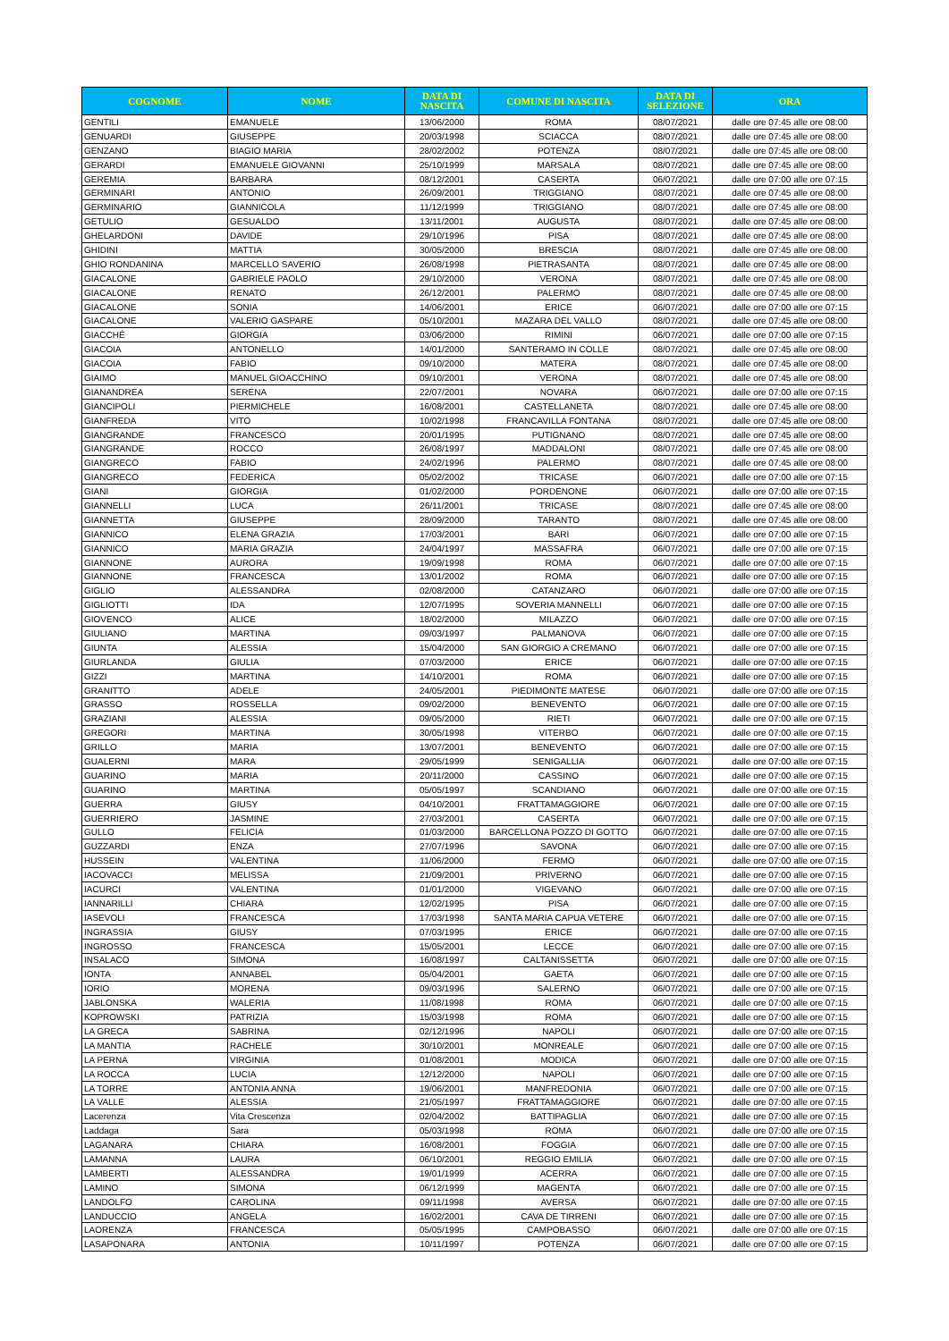| COGNOME | NOME | DATA DI NASCITA | COMUNE DI NASCITA | DATA DI SELEZIONE | ORA |
| --- | --- | --- | --- | --- | --- |
| GENTILI | EMANUELE | 13/06/2000 | ROMA | 08/07/2021 | dalle ore 07:45 alle ore 08:00 |
| GENUARDI | GIUSEPPE | 20/03/1998 | SCIACCA | 08/07/2021 | dalle ore 07:45 alle ore 08:00 |
| GENZANO | BIAGIO MARIA | 28/02/2002 | POTENZA | 08/07/2021 | dalle ore 07:45 alle ore 08:00 |
| GERARDI | EMANUELE GIOVANNI | 25/10/1999 | MARSALA | 08/07/2021 | dalle ore 07:45 alle ore 08:00 |
| GEREMIA | BARBARA | 08/12/2001 | CASERTA | 06/07/2021 | dalle ore 07:00 alle ore 07:15 |
| GERMINARI | ANTONIO | 26/09/2001 | TRIGGIANO | 08/07/2021 | dalle ore 07:45 alle ore 08:00 |
| GERMINARIO | GIANNICOLA | 11/12/1999 | TRIGGIANO | 08/07/2021 | dalle ore 07:45 alle ore 08:00 |
| GETULIO | GESUALDO | 13/11/2001 | AUGUSTA | 08/07/2021 | dalle ore 07:45 alle ore 08:00 |
| GHELARDONI | DAVIDE | 29/10/1996 | PISA | 08/07/2021 | dalle ore 07:45 alle ore 08:00 |
| GHIDINI | MATTIA | 30/05/2000 | BRESCIA | 08/07/2021 | dalle ore 07:45 alle ore 08:00 |
| GHIO RONDANINA | MARCELLO SAVERIO | 26/08/1998 | PIETRASANTA | 08/07/2021 | dalle ore 07:45 alle ore 08:00 |
| GIACALONE | GABRIELE PAOLO | 29/10/2000 | VERONA | 08/07/2021 | dalle ore 07:45 alle ore 08:00 |
| GIACALONE | RENATO | 26/12/2001 | PALERMO | 08/07/2021 | dalle ore 07:45 alle ore 08:00 |
| GIACALONE | SONIA | 14/06/2001 | ERICE | 06/07/2021 | dalle ore 07:00 alle ore 07:15 |
| GIACALONE | VALERIO GASPARE | 05/10/2001 | MAZARA DEL VALLO | 08/07/2021 | dalle ore 07:45 alle ore 08:00 |
| GIACCHÉ | GIORGIA | 03/06/2000 | RIMINI | 06/07/2021 | dalle ore 07:00 alle ore 07:15 |
| GIACOIA | ANTONELLO | 14/01/2000 | SANTERAMO IN COLLE | 08/07/2021 | dalle ore 07:45 alle ore 08:00 |
| GIACOIA | FABIO | 09/10/2000 | MATERA | 08/07/2021 | dalle ore 07:45 alle ore 08:00 |
| GIAIMO | MANUEL GIOACCHINO | 09/10/2001 | VERONA | 08/07/2021 | dalle ore 07:45 alle ore 08:00 |
| GIANANDREA | SERENA | 22/07/2001 | NOVARA | 06/07/2021 | dalle ore 07:00 alle ore 07:15 |
| GIANCIPOLI | PIERMICHELE | 16/08/2001 | CASTELLANETA | 08/07/2021 | dalle ore 07:45 alle ore 08:00 |
| GIANFREDA | VITO | 10/02/1998 | FRANCAVILLA FONTANA | 08/07/2021 | dalle ore 07:45 alle ore 08:00 |
| GIANGRANDE | FRANCESCO | 20/01/1995 | PUTIGNANO | 08/07/2021 | dalle ore 07:45 alle ore 08:00 |
| GIANGRANDE | ROCCO | 26/08/1997 | MADDALONI | 08/07/2021 | dalle ore 07:45 alle ore 08:00 |
| GIANGRECO | FABIO | 24/02/1996 | PALERMO | 08/07/2021 | dalle ore 07:45 alle ore 08:00 |
| GIANGRECO | FEDERICA | 05/02/2002 | TRICASE | 06/07/2021 | dalle ore 07:00 alle ore 07:15 |
| GIANI | GIORGIA | 01/02/2000 | PORDENONE | 06/07/2021 | dalle ore 07:00 alle ore 07:15 |
| GIANNELLI | LUCA | 26/11/2001 | TRICASE | 08/07/2021 | dalle ore 07:45 alle ore 08:00 |
| GIANNETTA | GIUSEPPE | 28/09/2000 | TARANTO | 08/07/2021 | dalle ore 07:45 alle ore 08:00 |
| GIANNICO | ELENA GRAZIA | 17/03/2001 | BARI | 06/07/2021 | dalle ore 07:00 alle ore 07:15 |
| GIANNICO | MARIA GRAZIA | 24/04/1997 | MASSAFRA | 06/07/2021 | dalle ore 07:00 alle ore 07:15 |
| GIANNONE | AURORA | 19/09/1998 | ROMA | 06/07/2021 | dalle ore 07:00 alle ore 07:15 |
| GIANNONE | FRANCESCA | 13/01/2002 | ROMA | 06/07/2021 | dalle ore 07:00 alle ore 07:15 |
| GIGLIO | ALESSANDRA | 02/08/2000 | CATANZARO | 06/07/2021 | dalle ore 07:00 alle ore 07:15 |
| GIGLIOTTI | IDA | 12/07/1995 | SOVERIA MANNELLI | 06/07/2021 | dalle ore 07:00 alle ore 07:15 |
| GIOVENCO | ALICE | 18/02/2000 | MILAZZO | 06/07/2021 | dalle ore 07:00 alle ore 07:15 |
| GIULIANO | MARTINA | 09/03/1997 | PALMANOVA | 06/07/2021 | dalle ore 07:00 alle ore 07:15 |
| GIUNTA | ALESSIA | 15/04/2000 | SAN GIORGIO A CREMANO | 06/07/2021 | dalle ore 07:00 alle ore 07:15 |
| GIURLANDA | GIULIA | 07/03/2000 | ERICE | 06/07/2021 | dalle ore 07:00 alle ore 07:15 |
| GIZZI | MARTINA | 14/10/2001 | ROMA | 06/07/2021 | dalle ore 07:00 alle ore 07:15 |
| GRANITTO | ADELE | 24/05/2001 | PIEDIMONTE MATESE | 06/07/2021 | dalle ore 07:00 alle ore 07:15 |
| GRASSO | ROSSELLA | 09/02/2000 | BENEVENTO | 06/07/2021 | dalle ore 07:00 alle ore 07:15 |
| GRAZIANI | ALESSIA | 09/05/2000 | RIETI | 06/07/2021 | dalle ore 07:00 alle ore 07:15 |
| GREGORI | MARTINA | 30/05/1998 | VITERBO | 06/07/2021 | dalle ore 07:00 alle ore 07:15 |
| GRILLO | MARIA | 13/07/2001 | BENEVENTO | 06/07/2021 | dalle ore 07:00 alle ore 07:15 |
| GUALERNI | MARA | 29/05/1999 | SENIGALLIA | 06/07/2021 | dalle ore 07:00 alle ore 07:15 |
| GUARINO | MARIA | 20/11/2000 | CASSINO | 06/07/2021 | dalle ore 07:00 alle ore 07:15 |
| GUARINO | MARTINA | 05/05/1997 | SCANDIANO | 06/07/2021 | dalle ore 07:00 alle ore 07:15 |
| GUERRA | GIUSY | 04/10/2001 | FRATTAMAGGIORE | 06/07/2021 | dalle ore 07:00 alle ore 07:15 |
| GUERRIERO | JASMINE | 27/03/2001 | CASERTA | 06/07/2021 | dalle ore 07:00 alle ore 07:15 |
| GULLO | FELICIA | 01/03/2000 | BARCELLONA POZZO DI GOTTO | 06/07/2021 | dalle ore 07:00 alle ore 07:15 |
| GUZZARDI | ENZA | 27/07/1996 | SAVONA | 06/07/2021 | dalle ore 07:00 alle ore 07:15 |
| HUSSEIN | VALENTINA | 11/06/2000 | FERMO | 06/07/2021 | dalle ore 07:00 alle ore 07:15 |
| IACOVACCI | MELISSA | 21/09/2001 | PRIVERNO | 06/07/2021 | dalle ore 07:00 alle ore 07:15 |
| IACURCI | VALENTINA | 01/01/2000 | VIGEVANO | 06/07/2021 | dalle ore 07:00 alle ore 07:15 |
| IANNARILLI | CHIARA | 12/02/1995 | PISA | 06/07/2021 | dalle ore 07:00 alle ore 07:15 |
| IASEVOLI | FRANCESCA | 17/03/1998 | SANTA MARIA CAPUA VETERE | 06/07/2021 | dalle ore 07:00 alle ore 07:15 |
| INGRASSIA | GIUSY | 07/03/1995 | ERICE | 06/07/2021 | dalle ore 07:00 alle ore 07:15 |
| INGROSSO | FRANCESCA | 15/05/2001 | LECCE | 06/07/2021 | dalle ore 07:00 alle ore 07:15 |
| INSALACO | SIMONA | 16/08/1997 | CALTANISSETTA | 06/07/2021 | dalle ore 07:00 alle ore 07:15 |
| IONTA | ANNABEL | 05/04/2001 | GAETA | 06/07/2021 | dalle ore 07:00 alle ore 07:15 |
| IORIO | MORENA | 09/03/1996 | SALERNO | 06/07/2021 | dalle ore 07:00 alle ore 07:15 |
| JABLONSKA | WALERIA | 11/08/1998 | ROMA | 06/07/2021 | dalle ore 07:00 alle ore 07:15 |
| KOPROWSKI | PATRIZIA | 15/03/1998 | ROMA | 06/07/2021 | dalle ore 07:00 alle ore 07:15 |
| LA GRECA | SABRINA | 02/12/1996 | NAPOLI | 06/07/2021 | dalle ore 07:00 alle ore 07:15 |
| LA MANTIA | RACHELE | 30/10/2001 | MONREALE | 06/07/2021 | dalle ore 07:00 alle ore 07:15 |
| LA PERNA | VIRGINIA | 01/08/2001 | MODICA | 06/07/2021 | dalle ore 07:00 alle ore 07:15 |
| LA ROCCA | LUCIA | 12/12/2000 | NAPOLI | 06/07/2021 | dalle ore 07:00 alle ore 07:15 |
| LA TORRE | ANTONIA ANNA | 19/06/2001 | MANFREDONIA | 06/07/2021 | dalle ore 07:00 alle ore 07:15 |
| LA VALLE | ALESSIA | 21/05/1997 | FRATTAMAGGIORE | 06/07/2021 | dalle ore 07:00 alle ore 07:15 |
| Lacerenza | Vita Crescenza | 02/04/2002 | BATTIPAGLIA | 06/07/2021 | dalle ore 07:00 alle ore 07:15 |
| Laddaga | Sara | 05/03/1998 | ROMA | 06/07/2021 | dalle ore 07:00 alle ore 07:15 |
| LAGANARA | CHIARA | 16/08/2001 | FOGGIA | 06/07/2021 | dalle ore 07:00 alle ore 07:15 |
| LAMANNA | LAURA | 06/10/2001 | REGGIO EMILIA | 06/07/2021 | dalle ore 07:00 alle ore 07:15 |
| LAMBERTI | ALESSANDRA | 19/01/1999 | ACERRA | 06/07/2021 | dalle ore 07:00 alle ore 07:15 |
| LAMINO | SIMONA | 06/12/1999 | MAGENTA | 06/07/2021 | dalle ore 07:00 alle ore 07:15 |
| LANDOLFO | CAROLINA | 09/11/1998 | AVERSA | 06/07/2021 | dalle ore 07:00 alle ore 07:15 |
| LANDUCCIO | ANGELA | 16/02/2001 | CAVA DE TIRRENI | 06/07/2021 | dalle ore 07:00 alle ore 07:15 |
| LAORENZA | FRANCESCA | 05/05/1995 | CAMPOBASSO | 06/07/2021 | dalle ore 07:00 alle ore 07:15 |
| LASAPONARA | ANTONIA | 10/11/1997 | POTENZA | 06/07/2021 | dalle ore 07:00 alle ore 07:15 |